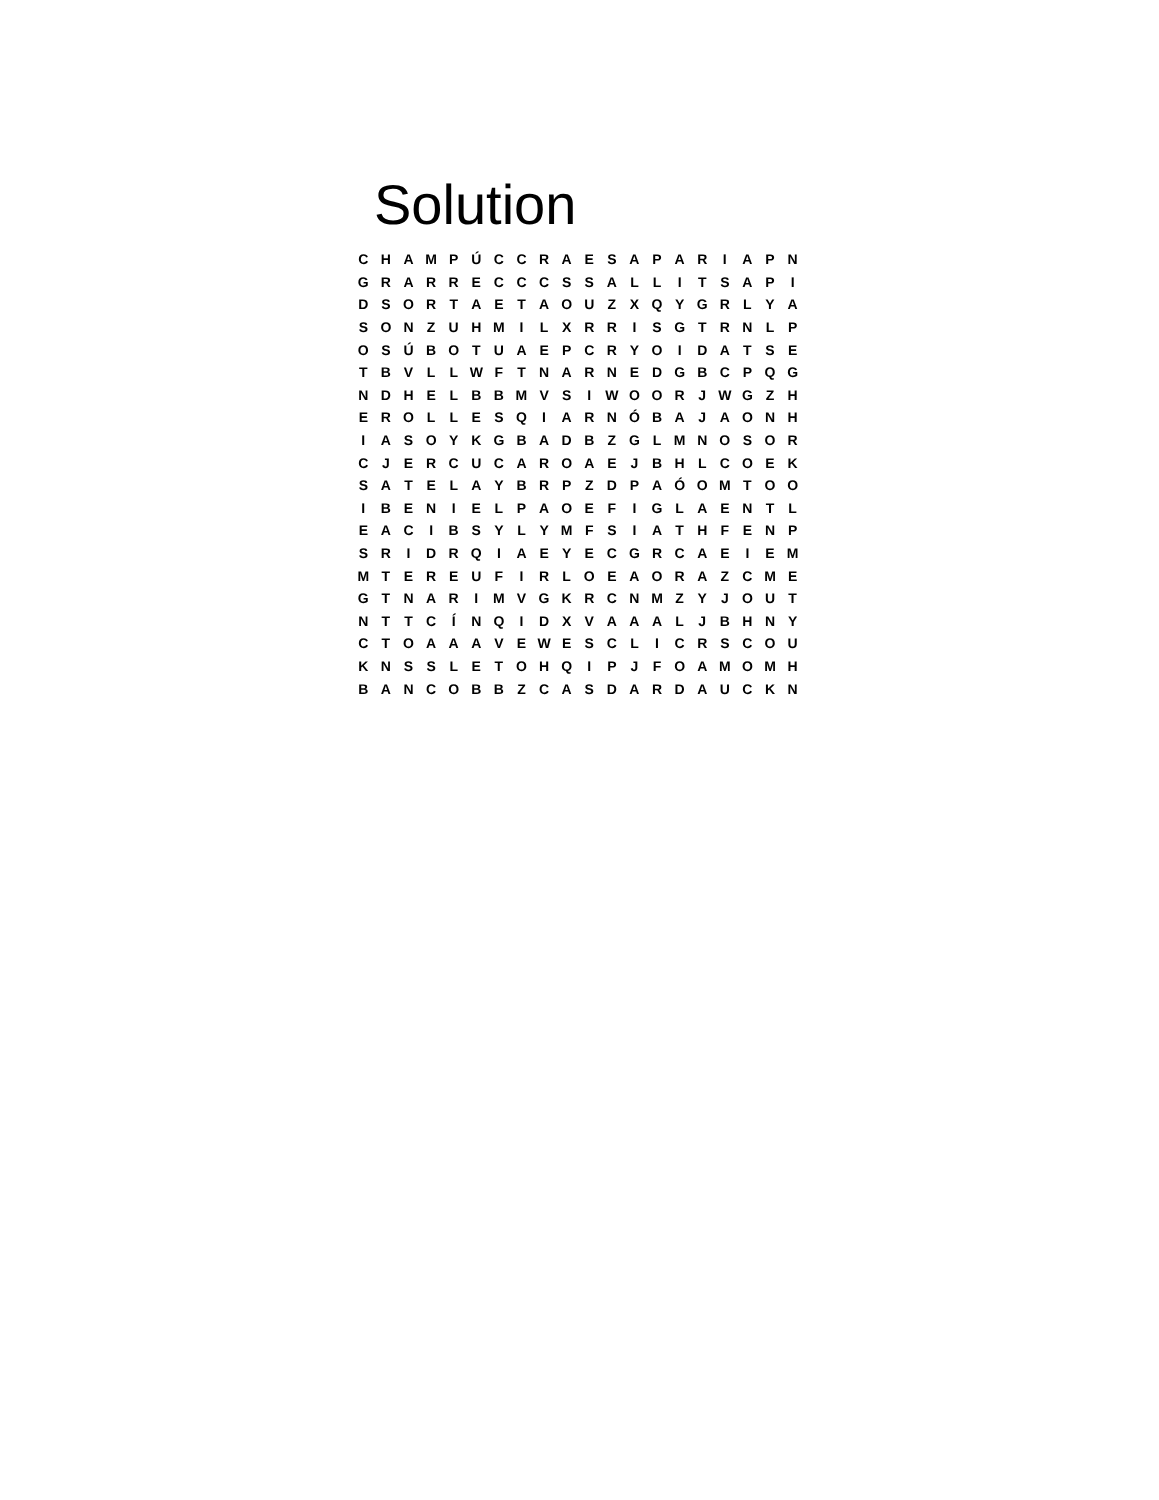Solution
| C | H | A | M | P | Ú | C | C | R | A | E | S | A | P | A | R | I | A | P | N |
| G | R | A | R | R | E | C | C | C | S | S | A | L | L | I | T | S | A | P | I |
| D | S | O | R | T | A | E | T | A | O | U | Z | X | Q | Y | G | R | L | Y | A |
| S | O | N | Z | U | H | M | I | L | X | R | R | I | S | G | T | R | N | L | P |
| O | S | Ú | B | O | T | U | A | E | P | C | R | Y | O | I | D | A | T | S | E |
| T | B | V | L | L | W | F | T | N | A | R | N | E | D | G | B | C | P | Q | G |
| N | D | H | E | L | B | B | M | V | S | I | W | O | O | R | J | W | G | Z | H |
| E | R | O | L | L | E | S | Q | I | A | R | N | Ó | B | A | J | A | O | N | H |
| I | A | S | O | Y | K | G | B | A | D | B | Z | G | L | M | N | O | S | O | R |
| C | J | E | R | C | U | C | A | R | O | A | E | J | B | H | L | C | O | E | K |
| S | A | T | E | L | A | Y | B | R | P | Z | D | P | A | Ó | O | M | T | O | O |
| I | B | E | N | I | E | L | P | A | O | E | F | I | G | L | A | E | N | T | L |
| E | A | C | I | B | S | Y | L | Y | M | F | S | I | A | T | H | F | E | N | P |
| S | R | I | D | R | Q | I | A | E | Y | E | C | G | R | C | A | E | I | E | M |
| M | T | E | R | E | U | F | I | R | L | O | E | A | O | R | A | Z | C | M | E |
| G | T | N | A | R | I | M | V | G | K | R | C | N | M | Z | Y | J | O | U | T |
| N | T | T | C | Í | N | Q | I | D | X | V | A | A | A | L | J | B | H | N | Y |
| C | T | O | A | A | A | V | E | W | E | S | C | L | I | C | R | S | C | O | U |
| K | N | S | S | L | E | T | O | H | Q | I | P | J | F | O | A | M | O | M | H |
| B | A | N | C | O | B | B | Z | C | A | S | D | A | R | D | A | U | C | K | N |